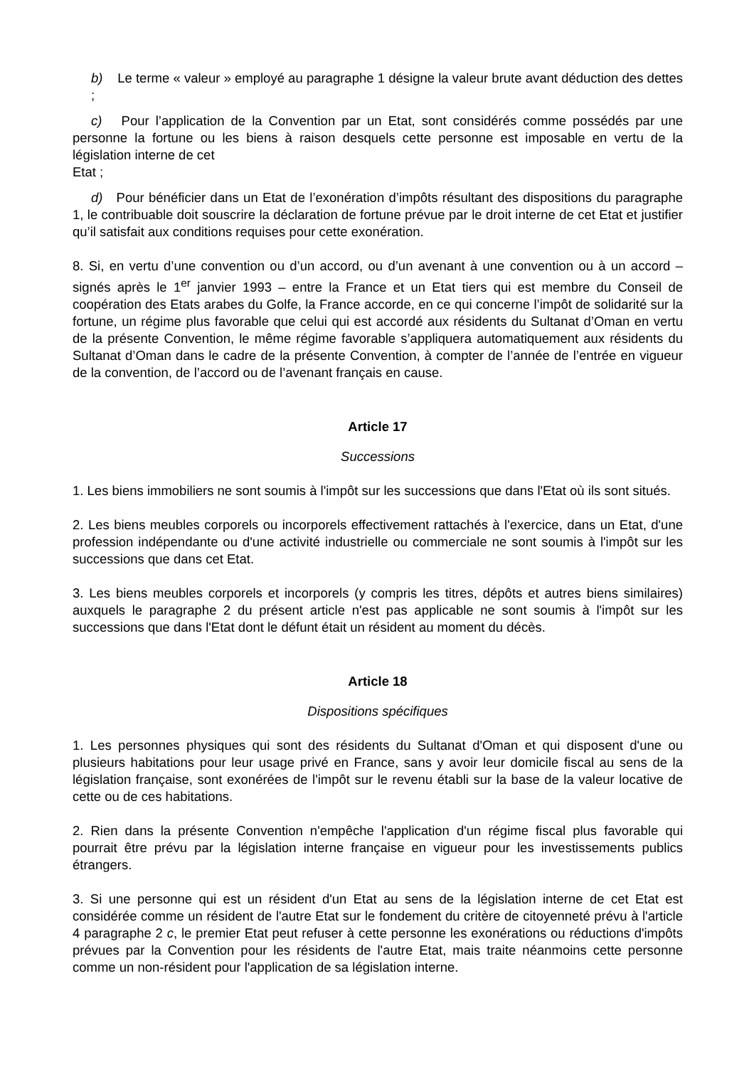b) Le terme « valeur » employé au paragraphe 1 désigne la valeur brute avant déduction des dettes ;
c) Pour l’application de la Convention par un Etat, sont considérés comme possédés par une personne la fortune ou les biens à raison desquels cette personne est imposable en vertu de la législation interne de cet
Etat ;
d) Pour bénéficier dans un Etat de l’exonération d’impôts résultant des dispositions du paragraphe 1, le contribuable doit souscrire la déclaration de fortune prévue par le droit interne de cet Etat et justifier qu’il satisfait aux conditions requises pour cette exonération.
8. Si, en vertu d’une convention ou d’un accord, ou d’un avenant à une convention ou à un accord – signés après le 1<sup>er</sup> janvier 1993 – entre la France et un Etat tiers qui est membre du Conseil de coopération des Etats arabes du Golfe, la France accorde, en ce qui concerne l’impôt de solidarité sur la fortune, un régime plus favorable que celui qui est accordé aux résidents du Sultanat d’Oman en vertu de la présente Convention, le même régime favorable s’appliquera automatiquement aux résidents du Sultanat d’Oman dans le cadre de la présente Convention, à compter de l’année de l’entrée en vigueur de la convention, de l’accord ou de l’avenant français en cause.
Article 17
Successions
1. Les biens immobiliers ne sont soumis à l'impôt sur les successions que dans l'Etat où ils sont situés.
2. Les biens meubles corporels ou incorporels effectivement rattachés à l'exercice, dans un Etat, d'une profession indépendante ou d'une activité industrielle ou commerciale ne sont soumis à l'impôt sur les successions que dans cet Etat.
3. Les biens meubles corporels et incorporels (y compris les titres, dépôts et autres biens similaires) auxquels le paragraphe 2 du présent article n'est pas applicable ne sont soumis à l'impôt sur les successions que dans l'Etat dont le défunt était un résident au moment du décès.
Article 18
Dispositions spécifiques
1. Les personnes physiques qui sont des résidents du Sultanat d'Oman et qui disposent d'une ou plusieurs habitations pour leur usage privé en France, sans y avoir leur domicile fiscal au sens de la législation française, sont exonérées de l'impôt sur le revenu établi sur la base de la valeur locative de cette ou de ces habitations.
2. Rien dans la présente Convention n'empêche l'application d'un régime fiscal plus favorable qui pourrait être prévu par la législation interne française en vigueur pour les investissements publics étrangers.
3. Si une personne qui est un résident d'un Etat au sens de la législation interne de cet Etat est considérée comme un résident de l'autre Etat sur le fondement du critère de citoyenneté prévu à l'article 4 paragraphe 2 c, le premier Etat peut refuser à cette personne les exonérations ou réductions d'impôts prévues par la Convention pour les résidents de l'autre Etat, mais traite néanmoins cette personne comme un non-résident pour l'application de sa législation interne.